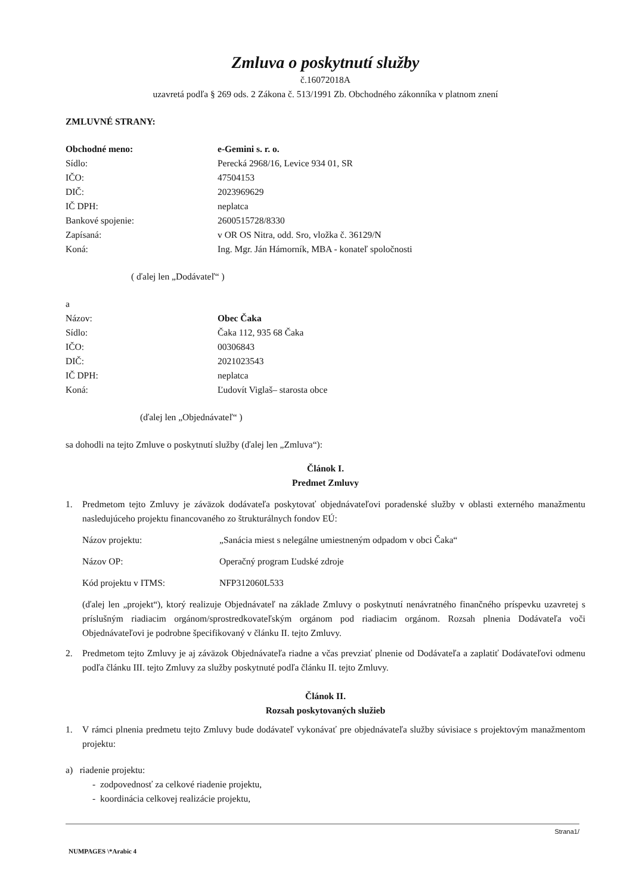Zmluva o poskytnutí služby
č.16072018A
uzavretá podľa § 269 ods. 2 Zákona č. 513/1991 Zb. Obchodného zákonníka v platnom znení
ZMLUVNÉ STRANY:
Obchodné meno: e-Gemini s. r. o.
Sídlo: Perecká 2968/16, Levice 934 01, SR
IČO: 47504153
DIČ: 2023969629
IČ DPH: neplatca
Bankové spojenie: 2600515728/8330
Zapísaná: v OR OS Nitra, odd. Sro, vložka č. 36129/N
Koná: Ing. Mgr. Ján Hámorník, MBA - konateľ spoločnosti
( ďalej len „Dodávateľ“ )
a
Názov: Obec Čaka
Sídlo: Čaka 112, 935 68 Čaka
IČO: 00306843
DIČ: 2021023543
IČ DPH: neplatca
Koná: Ľudovít Viglaš– starosta obce
(ďalej len „Objednávateľ“ )
sa dohodli na tejto Zmluve o poskytnutí služby (ďalej len „Zmluva“):
Článok I.
Predmet Zmluvy
1. Predmetom tejto Zmluvy je záväzok dodávateľa poskytovať objednávateľovi poradenské služby v oblasti externého manažmentu nasledujúceho projektu financovaného zo štrukturálnych fondov EÚ:
Názov projektu: „Sanácia miest s nelegálne umiestneným odpadom v obci Čaka“
Názov OP: Operačný program Ľudské zdroje
Kód projektu v ITMS: NFP312060L533
(ďalej len „projekt“), ktorý realizuje Objednávateľ na základe Zmluvy o poskytnutí nenávratného finančného príspevku uzavretej s príslušným riadiacim orgánom/sprostredkovateľským orgánom pod riadiacim orgánom. Rozsah plnenia Dodávateľa voči Objednávateľovi je podrobne špecifikovaný v článku II. tejto Zmluvy.
2. Predmetom tejto Zmluvy je aj záväzok Objednávateľa riadne a včas prevziať plnenie od Dodávateľa a zaplatiť Dodávateľovi odmenu podľa článku III. tejto Zmluvy za služby poskytnuté podľa článku II. tejto Zmluvy.
Článok II.
Rozsah poskytovaných služieb
1. V rámci plnenia predmetu tejto Zmluvy bude dodávateľ vykonávať pre objednávateľa služby súvisiace s projektovým manažmentom projektu:
a) riadenie projektu:
- zodpovednosť za celkové riadenie projektu,
- koordinácia celkovej realizácie projektu,
Strana1/
NUMPAGES \*Arabic 4